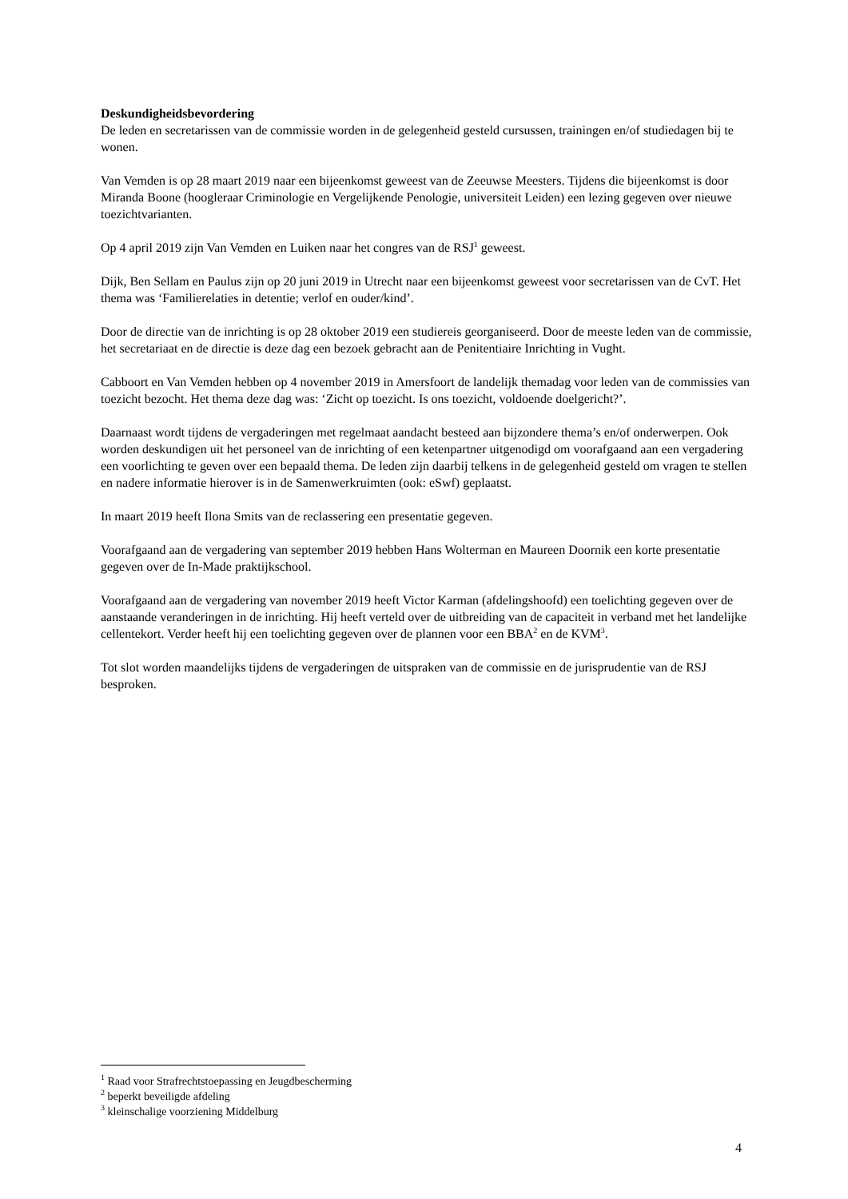Deskundigheidsbevordering
De leden en secretarissen van de commissie worden in de gelegenheid gesteld cursussen, trainingen en/of studiedagen bij te wonen.
Van Vemden is op 28 maart 2019 naar een bijeenkomst geweest van de Zeeuwse Meesters. Tijdens die bijeenkomst is door Miranda Boone (hoogleraar Criminologie en Vergelijkende Penologie, universiteit Leiden) een lezing gegeven over nieuwe toezichtvarianten.
Op 4 april 2019 zijn Van Vemden en Luiken naar het congres van de RSJ<sup>1</sup> geweest.
Dijk, Ben Sellam en Paulus zijn op 20 juni 2019 in Utrecht naar een bijeenkomst geweest voor secretarissen van de CvT. Het thema was ‘Familierelaties in detentie; verlof en ouder/kind’.
Door de directie van de inrichting is op 28 oktober 2019 een studiereis georganiseerd. Door de meeste leden van de commissie, het secretariaat en de directie is deze dag een bezoek gebracht aan de Penitentiaire Inrichting in Vught.
Cabboort en Van Vemden hebben op 4 november 2019 in Amersfoort de landelijk themadag voor leden van de commissies van toezicht bezocht. Het thema deze dag was: ‘Zicht op toezicht. Is ons toezicht, voldoende doelgericht?’.
Daarnaast wordt tijdens de vergaderingen met regelmaat aandacht besteed aan bijzondere thema’s en/of onderwerpen. Ook worden deskundigen uit het personeel van de inrichting of een ketenpartner uitgenodigd om voorafgaand aan een vergadering een voorlichting te geven over een bepaald thema. De leden zijn daarbij telkens in de gelegenheid gesteld om vragen te stellen en nadere informatie hierover is in de Samenwerkruimten (ook: eSwf) geplaatst.
In maart 2019 heeft Ilona Smits van de reclassering een presentatie gegeven.
Voorafgaand aan de vergadering van september 2019 hebben Hans Wolterman en Maureen Doornik een korte presentatie gegeven over de In-Made praktijkschool.
Voorafgaand aan de vergadering van november 2019 heeft Victor Karman (afdelingshoofd) een toelichting gegeven over de aanstaande veranderingen in de inrichting. Hij heeft verteld over de uitbreiding van de capaciteit in verband met het landelijke cellentekort. Verder heeft hij een toelichting gegeven over de plannen voor een BBA<sup>2</sup> en de KVM<sup>3</sup>.
Tot slot worden maandelijks tijdens de vergaderingen de uitspraken van de commissie en de jurisprudentie van de RSJ besproken.
<sup>1</sup> Raad voor Strafrechtstoepassing en Jeugdbescherming
<sup>2</sup> beperkt beveiligde afdeling
<sup>3</sup> kleinschalige voorziening Middelburg
4